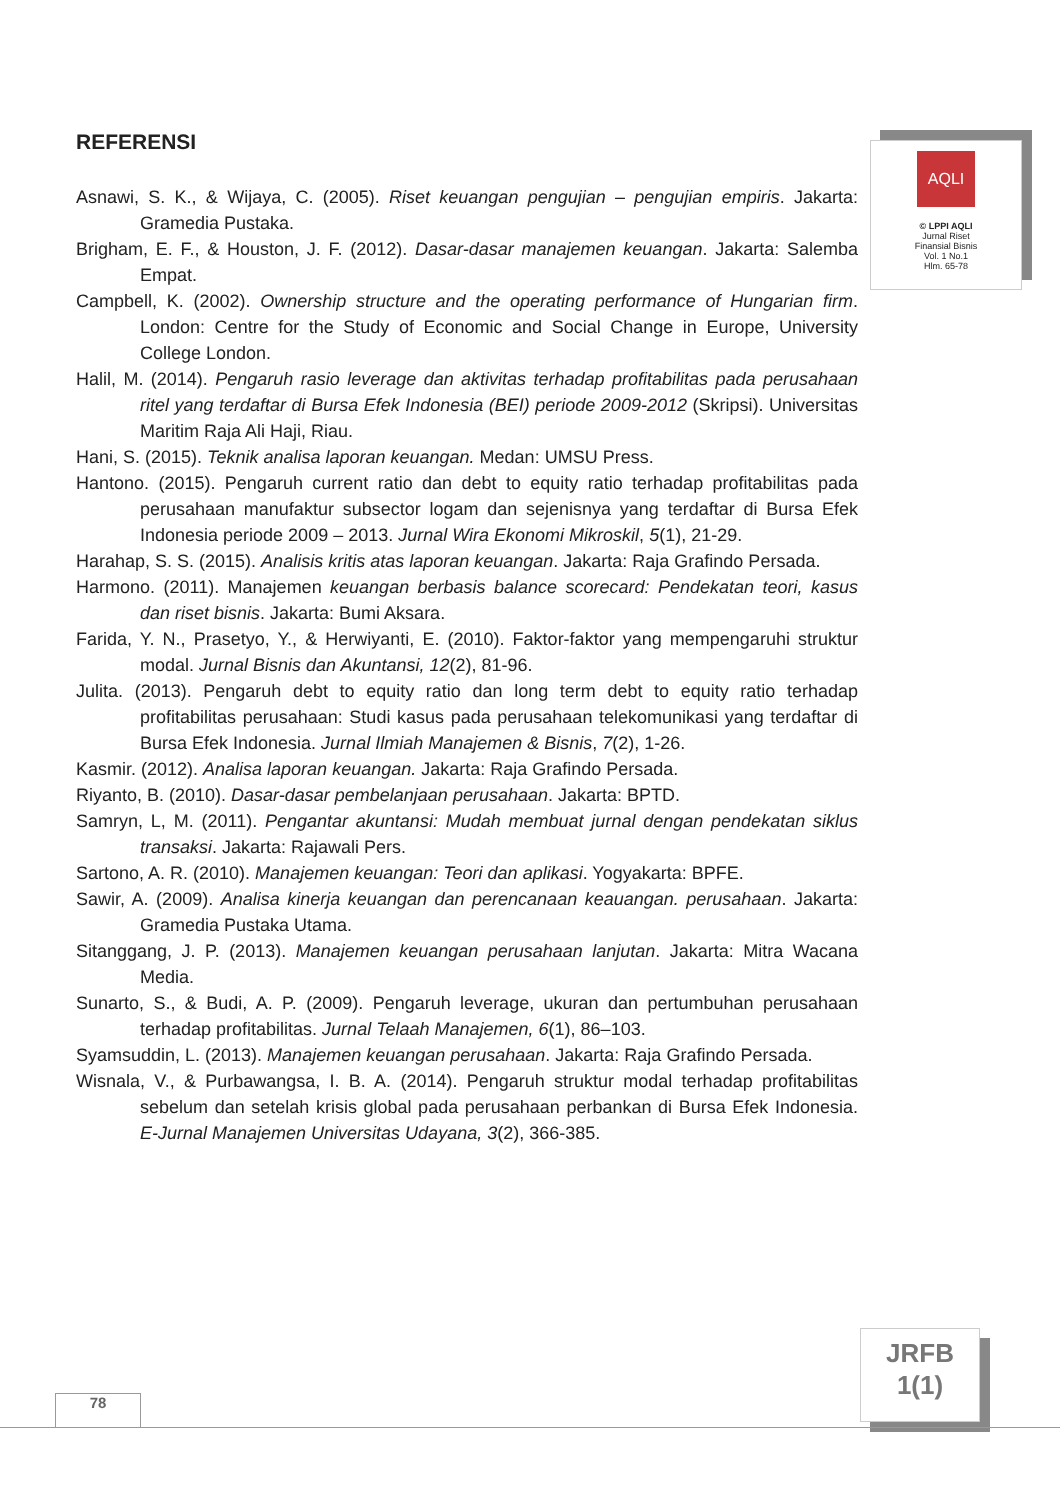REFERENSI
Asnawi, S. K., & Wijaya, C. (2005). Riset keuangan pengujian – pengujian empiris. Jakarta: Gramedia Pustaka.
Brigham, E. F., & Houston, J. F. (2012). Dasar-dasar manajemen keuangan. Jakarta: Salemba Empat.
Campbell, K. (2002). Ownership structure and the operating performance of Hungarian firm. London: Centre for the Study of Economic and Social Change in Europe, University College London.
Halil, M. (2014). Pengaruh rasio leverage dan aktivitas terhadap profitabilitas pada perusahaan ritel yang terdaftar di Bursa Efek Indonesia (BEI) periode 2009-2012 (Skripsi). Universitas Maritim Raja Ali Haji, Riau.
Hani, S. (2015). Teknik analisa laporan keuangan. Medan: UMSU Press.
Hantono. (2015). Pengaruh current ratio dan debt to equity ratio terhadap profitabilitas pada perusahaan manufaktur subsector logam dan sejenisnya yang terdaftar di Bursa Efek Indonesia periode 2009 – 2013. Jurnal Wira Ekonomi Mikroskil, 5(1), 21-29.
Harahap, S. S. (2015). Analisis kritis atas laporan keuangan. Jakarta: Raja Grafindo Persada.
Harmono. (2011). Manajemen keuangan berbasis balance scorecard: Pendekatan teori, kasus dan riset bisnis. Jakarta: Bumi Aksara.
Farida, Y. N., Prasetyo, Y., & Herwiyanti, E. (2010). Faktor-faktor yang mempengaruhi struktur modal. Jurnal Bisnis dan Akuntansi, 12(2), 81-96.
Julita. (2013). Pengaruh debt to equity ratio dan long term debt to equity ratio terhadap profitabilitas perusahaan: Studi kasus pada perusahaan telekomunikasi yang terdaftar di Bursa Efek Indonesia. Jurnal Ilmiah Manajemen & Bisnis, 7(2), 1-26.
Kasmir. (2012). Analisa laporan keuangan. Jakarta: Raja Grafindo Persada.
Riyanto, B. (2010). Dasar-dasar pembelanjaan perusahaan. Jakarta: BPTD.
Samryn, L, M. (2011). Pengantar akuntansi: Mudah membuat jurnal dengan pendekatan siklus transaksi. Jakarta: Rajawali Pers.
Sartono, A. R. (2010). Manajemen keuangan: Teori dan aplikasi. Yogyakarta: BPFE.
Sawir, A. (2009). Analisa kinerja keuangan dan perencanaan keauangan. perusahaan. Jakarta: Gramedia Pustaka Utama.
Sitanggang, J. P. (2013). Manajemen keuangan perusahaan lanjutan. Jakarta: Mitra Wacana Media.
Sunarto, S., & Budi, A. P. (2009). Pengaruh leverage, ukuran dan pertumbuhan perusahaan terhadap profitabilitas. Jurnal Telaah Manajemen, 6(1), 86–103.
Syamsuddin, L. (2013). Manajemen keuangan perusahaan. Jakarta: Raja Grafindo Persada.
Wisnala, V., & Purbawangsa, I. B. A. (2014). Pengaruh struktur modal terhadap profitabilitas sebelum dan setelah krisis global pada perusahaan perbankan di Bursa Efek Indonesia. E-Jurnal Manajemen Universitas Udayana, 3(2), 366-385.
AQLI
© LPPI AQLI
Jurnal Riset
Finansial Bisnis
Vol. 1 No.1
Hlm. 65-78
JRFB
1(1)
78